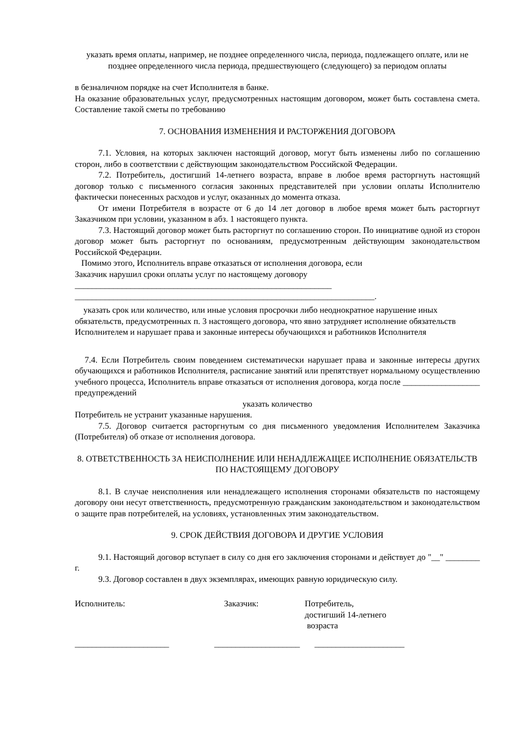указать время оплаты, например, не позднее определенного числа, периода, подлежащего оплате, или не позднее определенного числа периода, предшествующего (следующего) за периодом оплаты
в безналичном порядке на счет Исполнителя в банке.
На оказание образовательных услуг, предусмотренных настоящим договором, может быть составлена смета. Составление такой сметы по требованию
7. ОСНОВАНИЯ ИЗМЕНЕНИЯ И РАСТОРЖЕНИЯ ДОГОВОРА
7.1. Условия, на которых заключен настоящий договор, могут быть изменены либо по соглашению сторон, либо в соответствии с действующим законодательством Российской Федерации.
7.2. Потребитель, достигший 14-летнего возраста, вправе в любое время расторгнуть настоящий договор только с письменного согласия законных представителей при условии оплаты Исполнителю фактически понесенных расходов и услуг, оказанных до момента отказа.
От имени Потребителя в возрасте от 6 до 14 лет договор в любое время может быть расторгнут Заказчиком при условии, указанном в абз. 1 настоящего пункта.
7.3. Настоящий договор может быть расторгнут по соглашению сторон. По инициативе одной из сторон договор может быть расторгнут по основаниям, предусмотренным действующим законодательством Российской Федерации.
Помимо этого, Исполнитель вправе отказаться от исполнения договора, если Заказчик нарушил сроки оплаты услуг по настоящему договору ____________________________________________________________ ______________________________________________________________________.
указать срок или количество, или иные условия просрочки либо неоднократное нарушение иных обязательств, предусмотренных п. 3 настоящего договора, что явно затрудняет исполнение обязательств Исполнителем и нарушает права и законные интересы обучающихся и работников Исполнителя
7.4. Если Потребитель своим поведением систематически нарушает права и законные интересы других обучающихся и работников Исполнителя, расписание занятий или препятствует нормальному осуществлению учебного процесса, Исполнитель вправе отказаться от исполнения договора, когда после __________________ предупреждений
указать количество
Потребитель не устранит указанные нарушения.
7.5. Договор считается расторгнутым со дня письменного уведомления Исполнителем Заказчика (Потребителя) об отказе от исполнения договора.
8. ОТВЕТСТВЕННОСТЬ ЗА НЕИСПОЛНЕНИЕ ИЛИ НЕНАДЛЕЖАЩЕЕ ИСПОЛНЕНИЕ ОБЯЗАТЕЛЬСТВ ПО НАСТОЯЩЕМУ ДОГОВОРУ
8.1. В случае неисполнения или ненадлежащего исполнения сторонами обязательств по настоящему договору они несут ответственность, предусмотренную гражданским законодательством и законодательством о защите прав потребителей, на условиях, установленных этим законодательством.
9. СРОК ДЕЙСТВИЯ ДОГОВОРА И ДРУГИЕ УСЛОВИЯ
9.1. Настоящий договор вступает в силу со дня его заключения сторонами и действует до "__" ________ г.
9.3. Договор составлен в двух экземплярах, имеющих равную юридическую силу.
Исполнитель: Заказчик: Потребитель,
достигший 14-летнего
возраста
______________________ ____________________
_____________________